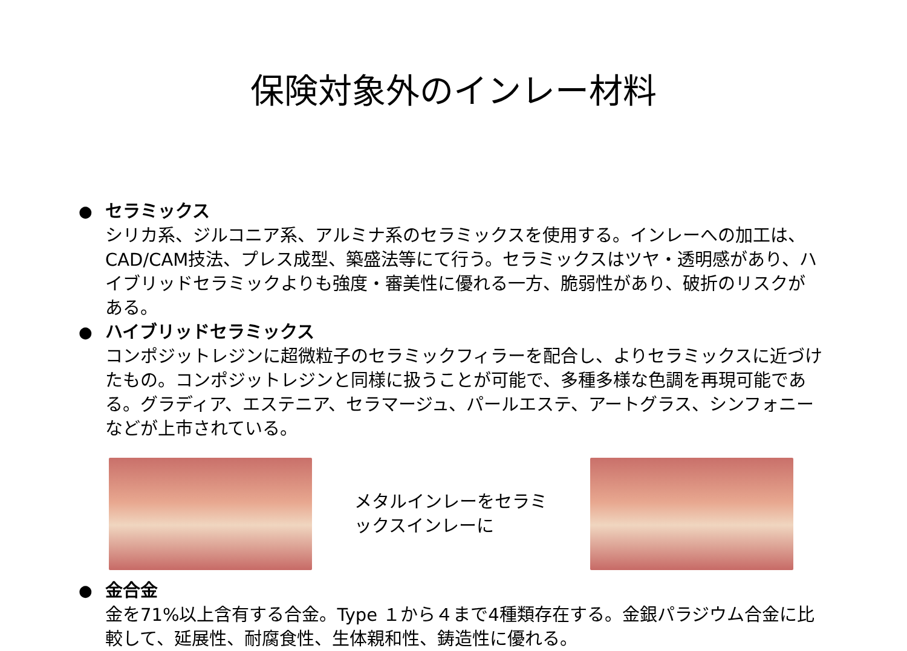保険対象外のインレー材料
● セラミックス
シリカ系、ジルコニア系、アルミナ系のセラミックスを使用する。インレーへの加工は、CAD/CAM技法、プレス成型、築盛法等にて行う。セラミックスはツヤ・透明感があり、ハイブリッドセラミックよりも強度・審美性に優れる一方、脆弱性があり、破折のリスクがある。
● ハイブリッドセラミックス
コンポジットレジンに超微粒子のセラミックフィラーを配合し、よりセラミックスに近づけたもの。コンポジットレジンと同様に扱うことが可能で、多種多様な色調を再現可能である。グラディア、エステニア、セラマージュ、パールエステ、アートグラス、シンフォニーなどが上市されている。
メタルインレーをセラミックスインレーに
● 金合金
金を71%以上含有する合金。Type １から４まで4種類存在する。金銀パラジウム合金に比較して、延展性、耐腐食性、生体親和性、鋳造性に優れる。